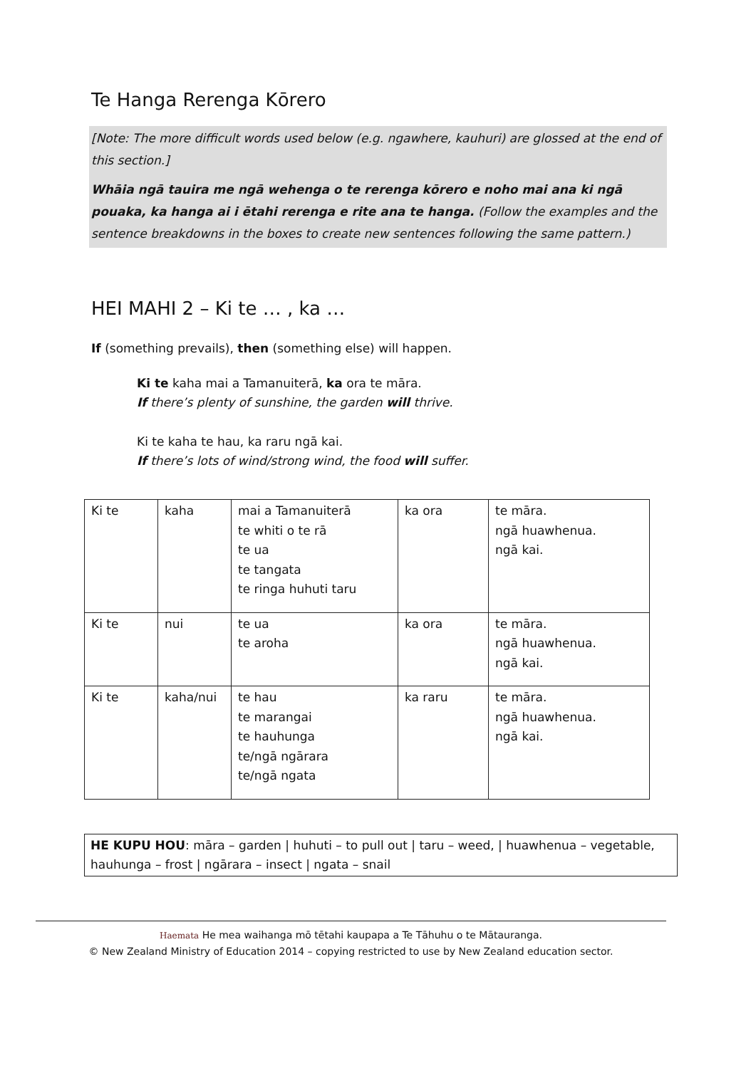Te Hanga Rerenga Kōrero
[Note: The more difficult words used below (e.g. ngawhere, kauhuri) are glossed at the end of this section.]
Whāia ngā tauira me ngā wehenga o te rerenga kōrero e noho mai ana ki ngā pouaka, ka hanga ai i ētahi rerenga e rite ana te hanga. (Follow the examples and the sentence breakdowns in the boxes to create new sentences following the same pattern.)
HEI MAHI 2 – Ki te … , ka …
If (something prevails), then (something else) will happen.
Ki te kaha mai a Tamanuiterā, ka ora te māra.
If there’s plenty of sunshine, the garden will thrive.
Ki te kaha te hau, ka raru ngā kai.
If there’s lots of wind/strong wind, the food will suffer.
| Ki te | kaha | mai a Tamanuiterā te whiti o te rā te ua te tangata te ringa huhuti taru | ka ora | te māra. ngā huawhenua. ngā kai. |
| Ki te | nui | te ua te aroha | ka ora | te māra. ngā huawhenua. ngā kai. |
| Ki te | kaha/nui | te hau te marangai te hauhunga te/ngā ngārara te/ngā ngata | ka raru | te māra. ngā huawhenua. ngā kai. |
HE KUPU HOU: māra – garden | huhuti – to pull out | taru – weed, | huawhenua – vegetable, hauhunga – frost | ngārara – insect | ngata – snail
Haemata He mea waihanga mō tētahi kaupapa a Te Tāhuhu o te Mātauranga.
© New Zealand Ministry of Education 2014 – copying restricted to use by New Zealand education sector.